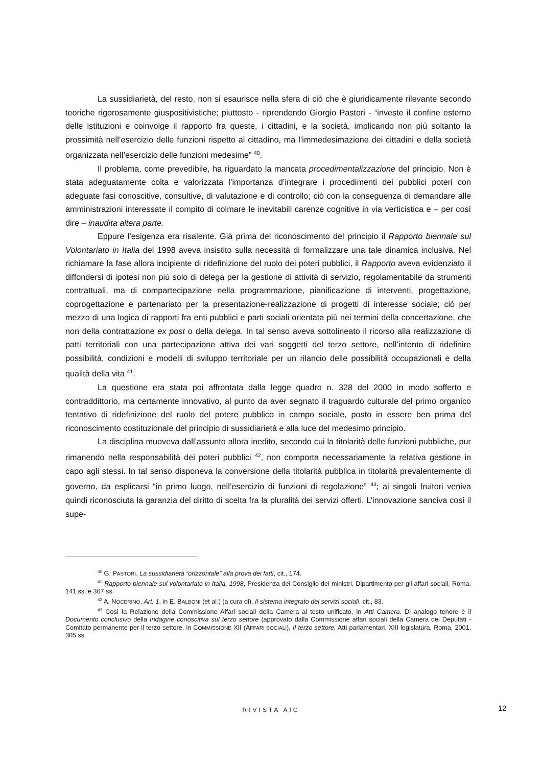La sussidiarietà, del resto, non si esaurisce nella sfera di ciò che è giuridicamente rilevante secondo teoriche rigorosamente giuspositivistiche; piuttosto - riprendendo Giorgio Pastori - “investe il confine esterno delle istituzioni e coinvolge il rapporto fra queste, i cittadini, e la società, implicando non più soltanto la prossimità nell’esercizio delle funzioni rispetto al cittadino, ma l’immedesimazione dei cittadini e della società organizzata nell’esercizio delle funzioni medesime” <sup>40</sup>.
Il problema, come prevedibile, ha riguardato la mancata procedimentalizzazione del principio. Non è stata adeguatamente colta e valorizzata l’importanza d’integrare i procedimenti dei pubblici poteri con adeguate fasi conoscitive, consultive, di valutazione e di controllo; ciò con la conseguenza di demandare alle amministrazioni interessate il compito di colmare le inevitabili carenze cognitive in via verticistica e – per così dire – inaudita altera parte.
Eppure l’esigenza era risalente. Già prima del riconoscimento del principio il Rapporto biennale sul Volontariato in Italia del 1998 aveva insistito sulla necessità di formalizzare una tale dinamica inclusiva. Nel richiamare la fase allora incipiente di ridefinizione del ruolo dei poteri pubblici, il Rapporto aveva evidenziato il diffondersi di ipotesi non più solo di delega per la gestione di attività di servizio, regolamentabile da strumenti contrattuali, ma di compartecipazione nella programmazione, pianificazione di interventi, progettazione, coprogettazione e partenariato per la presentazione-realizzazione di progetti di interesse sociale; ciò per mezzo di una logica di rapporti fra enti pubblici e parti sociali orientata più nei termini della concertazione, che non della contrattazione ex post o della delega. In tal senso aveva sottolineato il ricorso alla realizzazione di patti territoriali con una partecipazione attiva dei vari soggetti del terzo settore, nell’intento di ridefinire possibilità, condizioni e modelli di sviluppo territoriale per un rilancio delle possibilità occupazionali e della qualità della vita <sup>41</sup>.
La questione era stata poi affrontata dalla legge quadro n. 328 del 2000 in modo sofferto e contraddittorio, ma certamente innovativo, al punto da aver segnato il traguardo culturale del primo organico tentativo di ridefinizione del ruolo del potere pubblico in campo sociale, posto in essere ben prima del riconoscimento costituzionale del principio di sussidiarietà e alla luce del medesimo principio.
La disciplina muoveva dall’assunto allora inedito, secondo cui la titolarità delle funzioni pubbliche, pur rimanendo nella responsabilità dei poteri pubblici <sup>42</sup>, non comporta necessariamente la relativa gestione in capo agli stessi. In tal senso disponeva la conversione della titolarità pubblica in titolarità prevalentemente di governo, da esplicarsi “in primo luogo, nell’esercizio di funzioni di regolazione” <sup>43</sup>; ai singoli fruitori veniva quindi riconosciuta la garanzia del diritto di scelta fra la pluralità dei servizi offerti. L’innovazione sanciva così il supe-
<sup>40</sup> G. PASTORI, La sussidiarietà “orizzontale” alla prova dei fatti, cit., 174.
<sup>41</sup> Rapporto biennale sul volontariato in Italia, 1998, Presidenza del Consiglio dei ministri, Dipartimento per gli affari sociali, Roma, 141 ss. e 367 ss.
<sup>42</sup> A. NOCERINO, Art. 1, in E. BALBONI (et al.) (a cura di), Il sistema integrato dei servizi sociali, cit., 83.
<sup>43</sup> Così la Relazione della Commissione Affari sociali della Camera al testo unificato, in Atti Camera. Di analogo tenore è il Documento conclusivo della Indagine conoscitiva sul terzo settore (approvato dalla Commissione affari sociali della Camera dei Deputati - Comitato permanente per il terzo settore, in COMMISSIONE XII (AFFARI SOCIALI), Il terzo settore, Atti parlamentari, XIII legislatura, Roma, 2001, 305 ss.
RIVISTA AIC 12